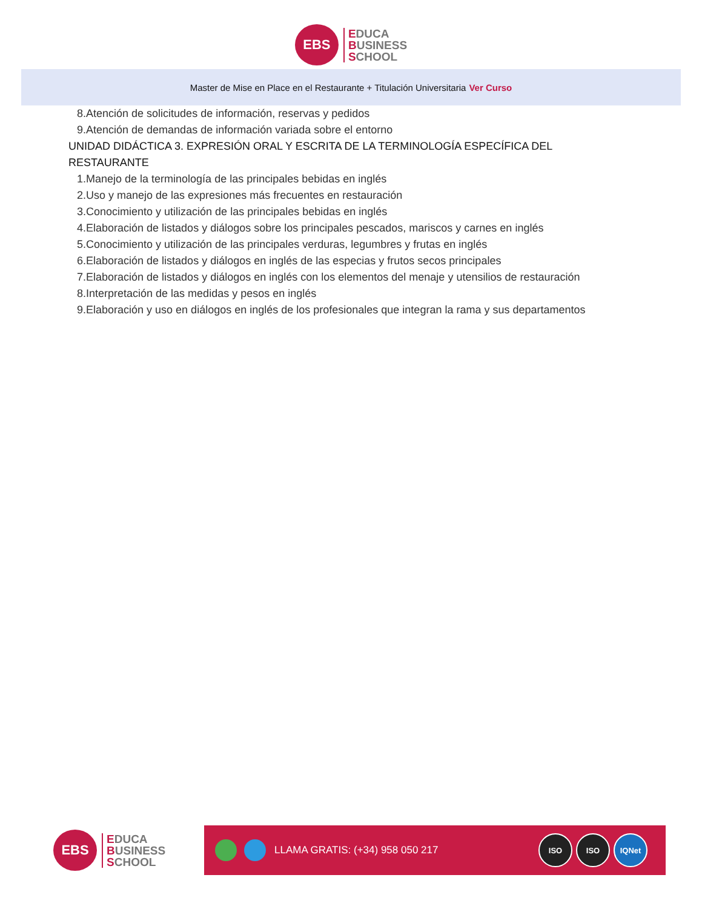EBS
EDUCA
BUSINESS
SCHOOL
Master de Mise en Place en el Restaurante + Titulación Universitaria Ver Curso
8.Atención de solicitudes de información, reservas y pedidos
9.Atención de demandas de información variada sobre el entorno
UNIDAD DIDÁCTICA 3. EXPRESIÓN ORAL Y ESCRITA DE LA TERMINOLOGÍA ESPECÍFICA DEL RESTAURANTE
1.Manejo de la terminología de las principales bebidas en inglés
2.Uso y manejo de las expresiones más frecuentes en restauración
3.Conocimiento y utilización de las principales bebidas en inglés
4.Elaboración de listados y diálogos sobre los principales pescados, mariscos y carnes en inglés
5.Conocimiento y utilización de las principales verduras, legumbres y frutas en inglés
6.Elaboración de listados y diálogos en inglés de las especias y frutos secos principales
7.Elaboración de listados y diálogos en inglés con los elementos del menaje y utensilios de restauración
8.Interpretación de las medidas y pesos en inglés
9.Elaboración y uso en diálogos en inglés de los profesionales que integran la rama y sus departamentos
EBS
EDUCA
BUSINESS
SCHOOL
LLAMA GRATIS: (+34) 958 050 217
ISO ISO IQNet